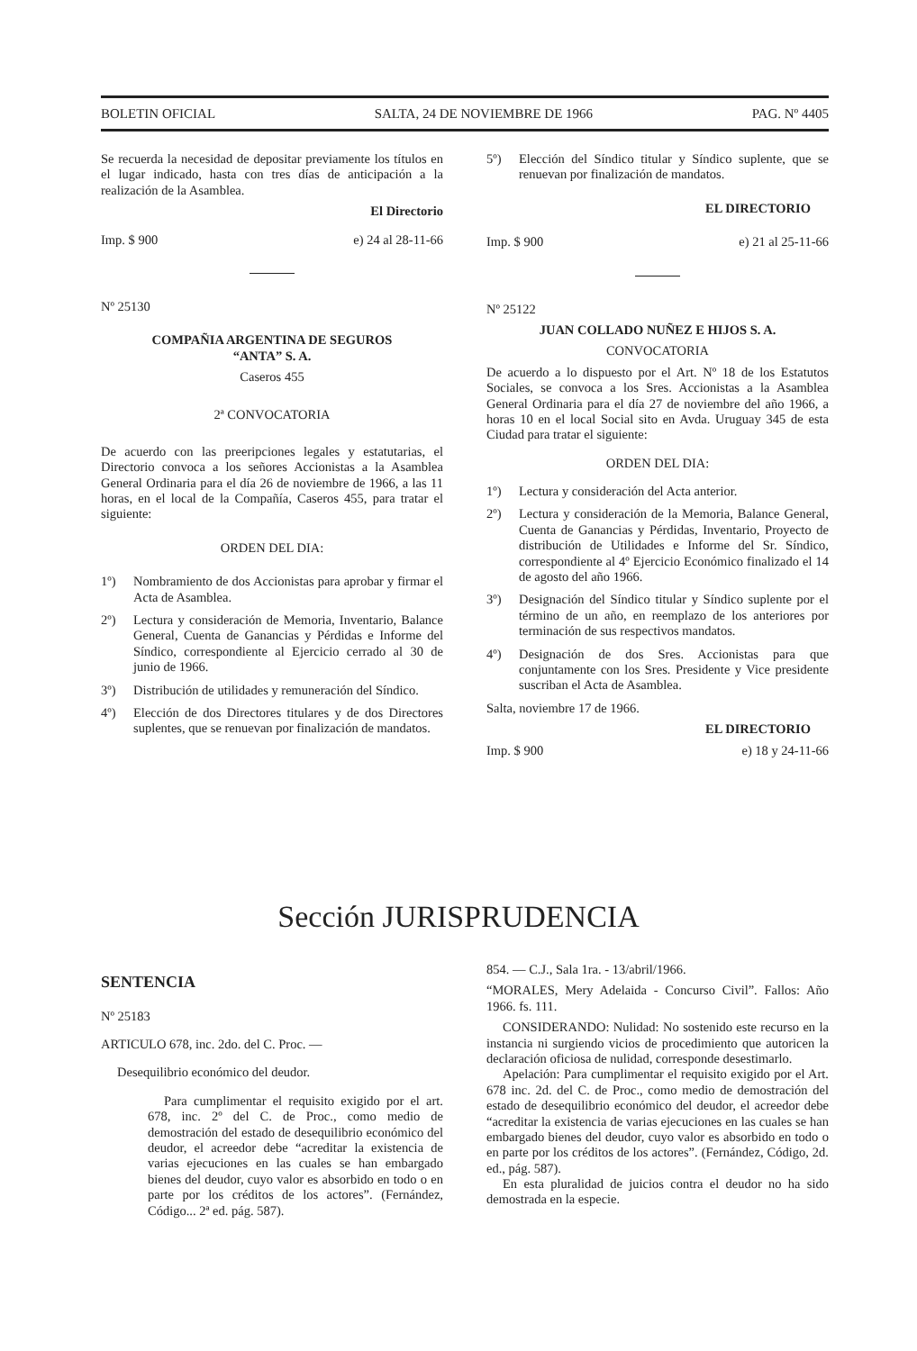BOLETIN OFICIAL SALTA, 24 DE NOVIEMBRE DE 1966 PAG. Nº 4405
Se recuerda la necesidad de depositar previamente los títulos en el lugar indicado, hasta con tres días de anticipación a la realización de la Asamblea.
El Directorio
Imp. $ 900 e) 24 al 28-11-66
Nº 25130
COMPAÑIA ARGENTINA DE SEGUROS
“ANTA” S. A.
Caseros 455
2ª CONVOCATORIA
De acuerdo con las preeripciones legales y estatutarias, el Directorio convoca a los señores Accionistas a la Asamblea General Ordinaria para el día 26 de noviembre de 1966, a las 11 horas, en el local de la Compañía, Caseros 455, para tratar el siguiente:
ORDEN DEL DIA:
1º) Nombramiento de dos Accionistas para aprobar y firmar el Acta de Asamblea.
2º) Lectura y consideración de Memoria, Inventario, Balance General, Cuenta de Ganancias y Pérdidas e Informe del Síndico, correspondiente al Ejercicio cerrado al 30 de junio de 1966.
3º) Distribución de utilidades y remuneración del Síndico.
4º) Elección de dos Directores titulares y de dos Directores suplentes, que se renuevan por finalización de mandatos.
5º) Elección del Síndico titular y Síndico suplente, que se renuevan por finalización de mandatos.
EL DIRECTORIO
Imp. $ 900 e) 21 al 25-11-66
Nº 25122
JUAN COLLADO NUÑEZ E HIJOS S. A.
CONVOCATORIA
De acuerdo a lo dispuesto por el Art. Nº 18 de los Estatutos Sociales, se convoca a los Sres. Accionistas a la Asamblea General Ordinaria para el día 27 de noviembre del año 1966, a horas 10 en el local Social sito en Avda. Uruguay 345 de esta Ciudad para tratar el siguiente:
ORDEN DEL DIA:
1º) Lectura y consideración del Acta anterior.
2º) Lectura y consideración de la Memoria, Balance General, Cuenta de Ganancias y Pérdidas, Inventario, Proyecto de distribución de Utilidades e Informe del Sr. Síndico, correspondiente al 4º Ejercicio Económico finalizado el 14 de agosto del año 1966.
3º) Designación del Síndico titular y Síndico suplente por el término de un año, en reemplazo de los anteriores por terminación de sus respectivos mandatos.
4º) Designación de dos Sres. Accionistas para que conjuntamente con los Sres. Presidente y Vice presidente suscriban el Acta de Asamblea.
Salta, noviembre 17 de 1966.
EL DIRECTORIO
Imp. $ 900 e) 18 y 24-11-66
Sección JURISPRUDENCIA
SENTENCIA
Nº 25183
ARTICULO 678, inc. 2do. del C. Proc. —
Desequilibrio económico del deudor.
Para cumplimentar el requisito exigido por el art. 678, inc. 2º del C. de Proc., como medio de demostración del estado de desequilibrio económico del deudor, el acreedor debe “acreditar la existencia de varias ejecuciones en las cuales se han embargado bienes del deudor, cuyo valor es absorbido en todo o en parte por los créditos de los actores”. (Fernández, Código... 2ª ed. pág. 587).
854. — C.J., Sala 1ra. - 13/abril/1966.
“MORALES, Mery Adelaida - Concurso Civil”. Fallos: Año 1966. fs. 111.
CONSIDERANDO: Nulidad: No sostenido este recurso en la instancia ni surgiendo vicios de procedimiento que autoricen la declaración oficiosa de nulidad, corresponde desestimarlo.
Apelación: Para cumplimentar el requisito exigido por el Art. 678 inc. 2d. del C. de Proc., como medio de demostración del estado de desequilibrio económico del deudor, el acreedor debe “acreditar la existencia de varias ejecuciones en las cuales se han embargado bienes del deudor, cuyo valor es absorbido en todo o en parte por los créditos de los actores”. (Fernández, Código, 2d. ed., pág. 587).
En esta pluralidad de juicios contra el deudor no ha sido demostrada en la especie.